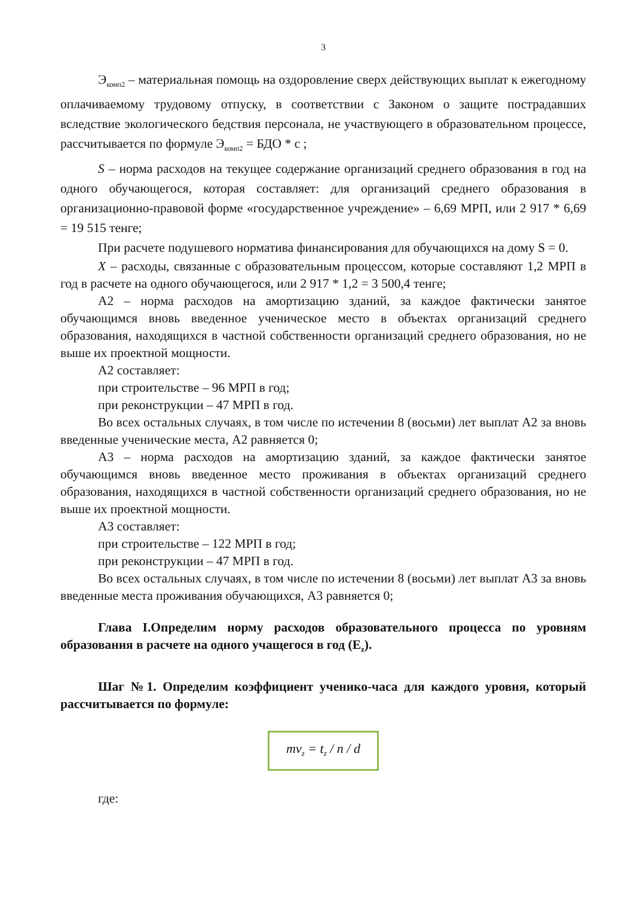3
Э<sub>комп2</sub> – материальная помощь на оздоровление сверх действующих выплат к ежегодному оплачиваемому трудовому отпуску, в соответствии с Законом о защите пострадавших вследствие экологического бедствия персонала, не участвующего в образовательном процессе, рассчитывается по формуле Э<sub>комп2</sub> = БДО * с ;
S – норма расходов на текущее содержание организаций среднего образования в год на одного обучающегося, которая составляет: для организаций среднего образования в организационно-правовой форме «государственное учреждение» – 6,69 МРП, или 2 917 * 6,69 = 19 515 тенге;
При расчете подушевого норматива финансирования для обучающихся на дому S = 0.
X – расходы, связанные с образовательным процессом, которые составляют 1,2 МРП в год в расчете на одного обучающегося, или 2 917 * 1,2 = 3 500,4 тенге;
А2 – норма расходов на амортизацию зданий, за каждое фактически занятое обучающимся вновь введенное ученическое место в объектах организаций среднего образования, находящихся в частной собственности организаций среднего образования, но не выше их проектной мощности.
А2 составляет:
при строительстве – 96 МРП в год;
при реконструкции – 47 МРП в год.
Во всех остальных случаях, в том числе по истечении 8 (восьми) лет выплат А2 за вновь введенные ученические места, А2 равняется 0;
А3 – норма расходов на амортизацию зданий, за каждое фактически занятое обучающимся вновь введенное место проживания в объектах организаций среднего образования, находящихся в частной собственности организаций среднего образования, но не выше их проектной мощности.
А3 составляет:
при строительстве – 122 МРП в год;
при реконструкции – 47 МРП в год.
Во всех остальных случаях, в том числе по истечении 8 (восьми) лет выплат А3 за вновь введенные места проживания обучающихся, А3 равняется 0;
Глава I.Определим норму расходов образовательного процесса по уровням образования в расчете на одного учащегося в год (E<sub>z</sub>).
Шаг №1. Определим коэффициент ученико-часа для каждого уровня, который рассчитывается по формуле:
mv<sub>z</sub> = t<sub>z</sub> / n / d
где: